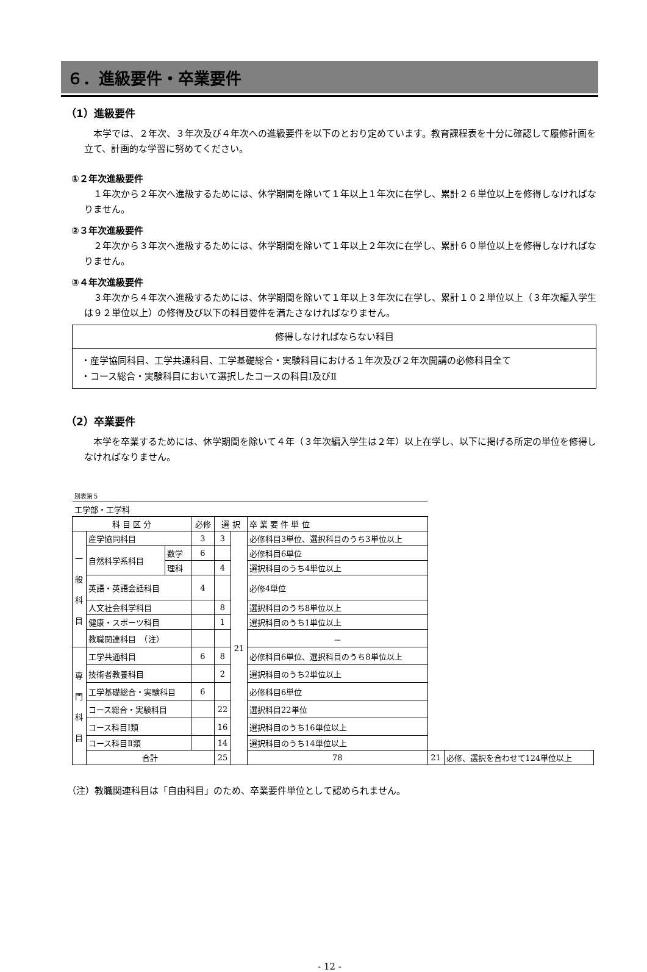６．進級要件・卒業要件
（1）進級要件
本学では、２年次、３年次及び４年次への進級要件を以下のとおり定めています。教育課程表を十分に確認して履修計画を立て、計画的な学習に努めてください。
①２年次進級要件
１年次から２年次へ進級するためには、休学期間を除いて１年以上１年次に在学し、累計２６単位以上を修得しなければなりません。
②３年次進級要件
２年次から３年次へ進級するためには、休学期間を除いて１年以上２年次に在学し、累計６０単位以上を修得しなければなりません。
③４年次進級要件
３年次から４年次へ進級するためには、休学期間を除いて１年以上３年次に在学し、累計１０２単位以上（３年次編入学生は９２単位以上）の修得及び以下の科目要件を満たさなければなりません。
修得しなければならない科目
・産学協同科目、工学共通科目、工学基礎総合・実験科目における１年次及び２年次開講の必修科目全て
・コース総合・実験科目において選択したコースの科目Ⅰ及びⅡ
（2）卒業要件
本学を卒業するためには、休学期間を除いて４年（３年次編入学生は２年）以上在学し、以下に掲げる所定の単位を修得しなければなりません。
| 別表第５ | | | | | | | | |
| 工学部・工学科 | | | | | | | | |
| 科 目 区 分 | | | 必修 | 選 択 | | 卒 業 要 件 単 位 | | |
| 一 般 科 目 | 産学協同科目 | | 3 | 3 | 21 | 必修科目3単位、選択科目のうち3単位以上 | | |
| | 自然科学系科目 | 数学 | 6 | | | 必修科目6単位 | | |
| | | 理科 | | 4 | | 選択科目のうち4単位以上 | | |
| | 英語・英語会話科目 | | 4 | | | 必修4単位 | | |
| | 人文社会科学科目 | | | 8 | | 選択科目のうち8単位以上 | | |
| | 健康・スポーツ科目 | | | 1 | | 選択科目のうち1単位以上 | | |
| | 教職関連科目 （注） | | | | | － | | |
| 専 門 科 目 | 工学共通科目 | | 6 | 8 | | 必修科目6単位、選択科目のうち8単位以上 | | |
| | 技術者教養科目 | | | 2 | | 選択科目のうち2単位以上 | | |
| | 工学基礎総合・実験科目 | | 6 | | | 必修科目6単位 | | |
| | コース総合・実験科目 | | | 22 | | 選択科目22単位 | | |
| | コース科目Ⅰ類 | | | 16 | | 選択科目のうち16単位以上 | | |
| | コース科目Ⅱ類 | | | 14 | | 選択科目のうち14単位以上 | | |
| | 合計 | | | 25 | | 78 | 21 | 必修、選択を合わせて124単位以上 |
（注）教職関連科目は「自由科目」のため、卒業要件単位として認められません。
- 12 -